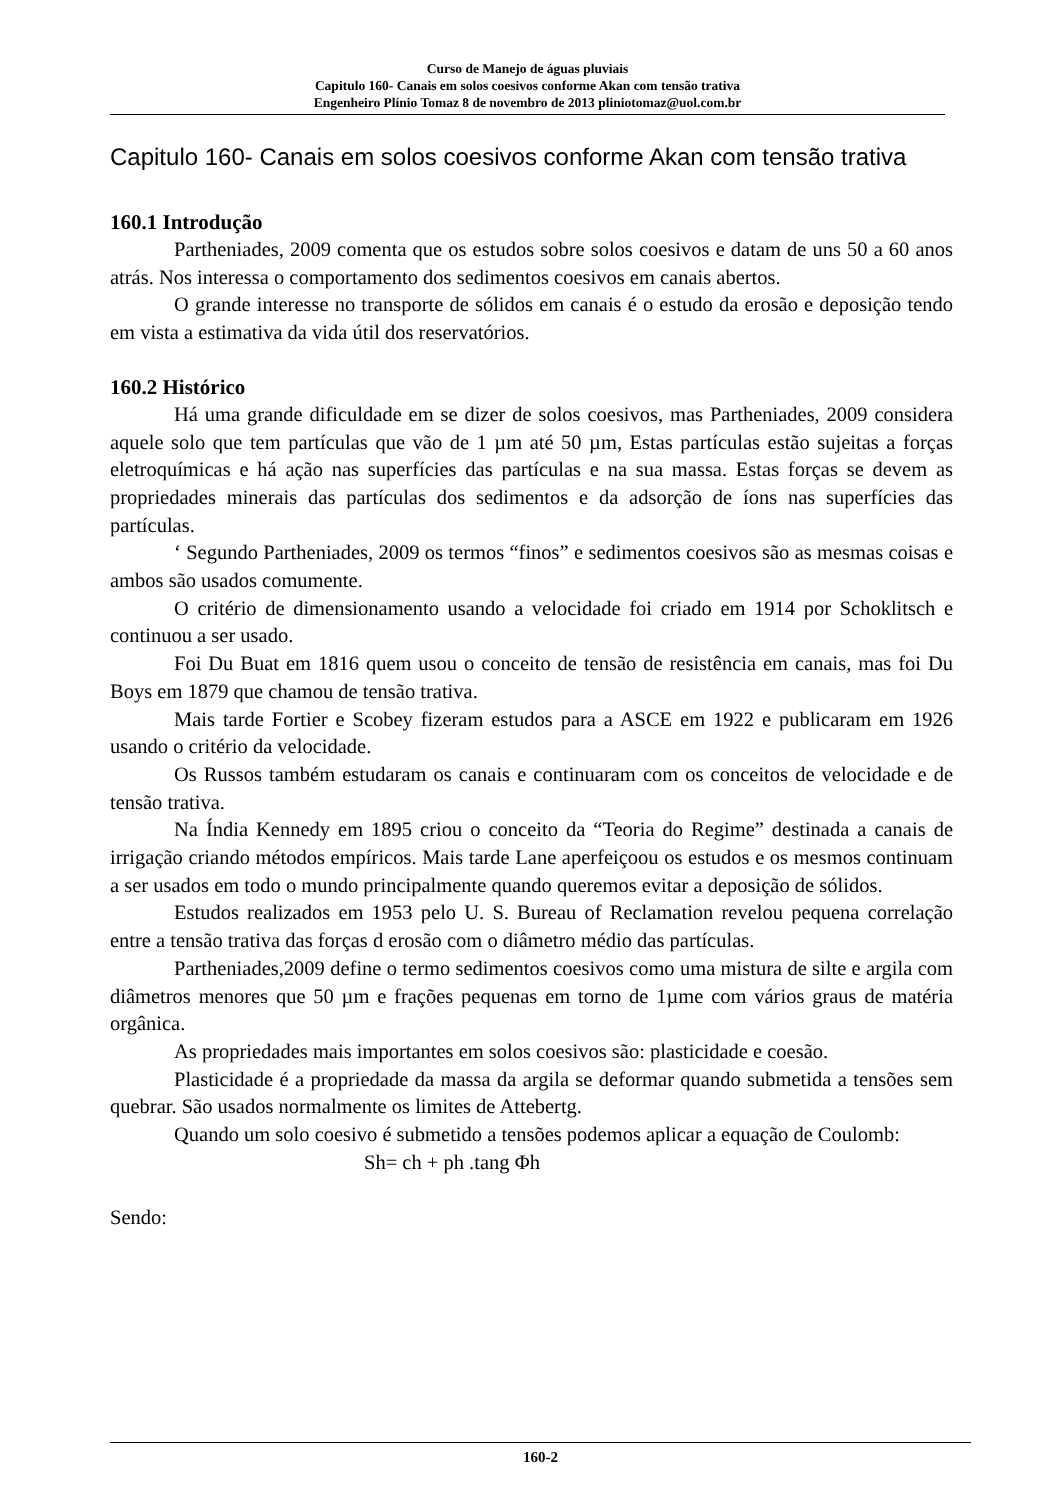Curso de Manejo de águas pluviais
Capitulo 160- Canais em solos coesivos conforme Akan com tensão trativa
Engenheiro Plínio Tomaz 8 de novembro de 2013 pliniotomaz@uol.com.br
Capitulo 160- Canais em solos coesivos conforme Akan com tensão trativa
160.1 Introdução
Partheniades, 2009 comenta que os estudos sobre solos coesivos e datam de uns 50 a 60 anos atrás. Nos interessa o comportamento dos sedimentos coesivos em canais abertos.
O grande interesse no transporte de sólidos em canais é o estudo da erosão e deposição tendo em vista a estimativa da vida útil dos reservatórios.
160.2 Histórico
Há uma grande dificuldade em se dizer de solos coesivos, mas Partheniades, 2009 considera aquele solo que tem partículas que vão de 1 µm até 50 µm, Estas partículas estão sujeitas a forças eletroquímicas e há ação nas superfícies das partículas e na sua massa. Estas forças se devem as propriedades minerais das partículas dos sedimentos e da adsorção de íons nas superfícies das partículas.
‘ Segundo Partheniades, 2009 os termos “finos” e sedimentos coesivos são as mesmas coisas e ambos são usados comumente.
O critério de dimensionamento usando a velocidade foi criado em 1914 por Schoklitsch e continuou a ser usado.
Foi Du Buat em 1816 quem usou o conceito de tensão de resistência em canais, mas foi Du Boys em 1879 que chamou de tensão trativa.
Mais tarde Fortier e Scobey fizeram estudos para a ASCE em 1922 e publicaram em 1926 usando o critério da velocidade.
Os Russos também estudaram os canais e continuaram com os conceitos de velocidade e de tensão trativa.
Na Índia Kennedy em 1895 criou o conceito da “Teoria do Regime” destinada a canais de irrigação criando métodos empíricos. Mais tarde Lane aperfeiçoou os estudos e os mesmos continuam a ser usados em todo o mundo principalmente quando queremos evitar a deposição de sólidos.
Estudos realizados em 1953 pelo U. S. Bureau of Reclamation revelou pequena correlação entre a tensão trativa das forças d erosão com o diâmetro médio das partículas.
Partheniades,2009 define o termo sedimentos coesivos como uma mistura de silte e argila com diâmetros menores que 50 µm e frações pequenas em torno de 1µme com vários graus de matéria orgânica.
As propriedades mais importantes em solos coesivos são: plasticidade e coesão.
Plasticidade é a propriedade da massa da argila se deformar quando submetida a tensões sem quebrar. São usados normalmente os limites de Attebertg.
Quando um solo coesivo é submetido a tensões podemos aplicar a equação de Coulomb:
Sh= ch + ph .tang Φh
Sendo:
160-2